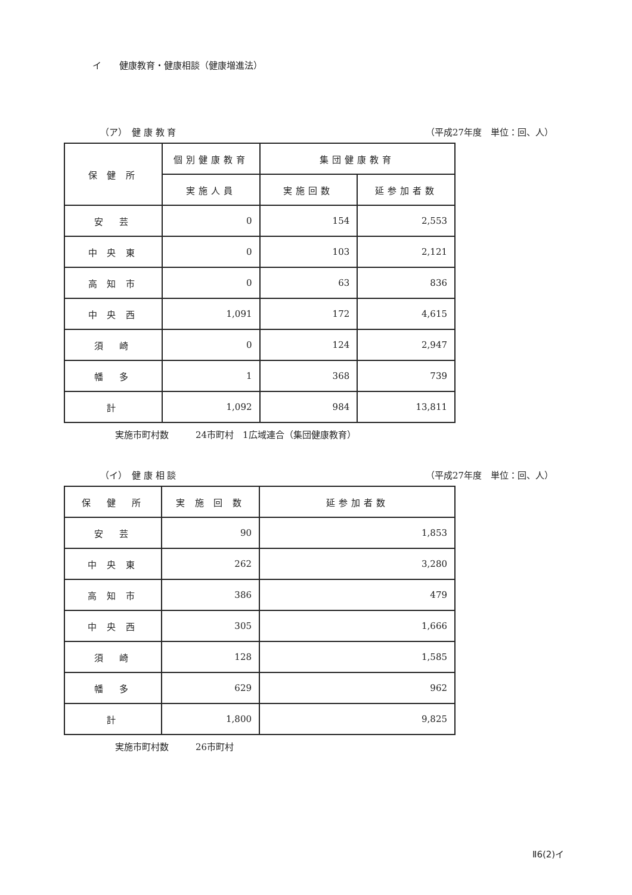イ　　健康教育・健康相談（健康増進法）
（ア）　健 康 教 育 （平成27年度　単位：回、人）
| 保 健 所 | 個別健康教育 | 集団健康教育 | |
| --- | --- | --- | --- |
| | 実施人員 | 実施回数 | 延参加者数 |
| 安 芸 | 0 | 154 | 2,553 |
| 中 央 東 | 0 | 103 | 2,121 |
| 高 知 市 | 0 | 63 | 836 |
| 中 央 西 | 1,091 | 172 | 4,615 |
| 須 崎 | 0 | 124 | 2,947 |
| 幡 多 | 1 | 368 | 739 |
| 計 | 1,092 | 984 | 13,811 |
実施市町村数　　　24市町村　1広域連合（集団健康教育）
（イ）　健 康 相 談 （平成27年度　単位：回、人）
| 保 健 所 | 実 施 回 数 | 延参加者数 |
| --- | --- | --- |
| 安 芸 | 90 | 1,853 |
| 中 央 東 | 262 | 3,280 |
| 高 知 市 | 386 | 479 |
| 中 央 西 | 305 | 1,666 |
| 須 崎 | 128 | 1,585 |
| 幡 多 | 629 | 962 |
| 計 | 1,800 | 9,825 |
実施市町村数　　　26市町村
Ⅱ6(2)イ